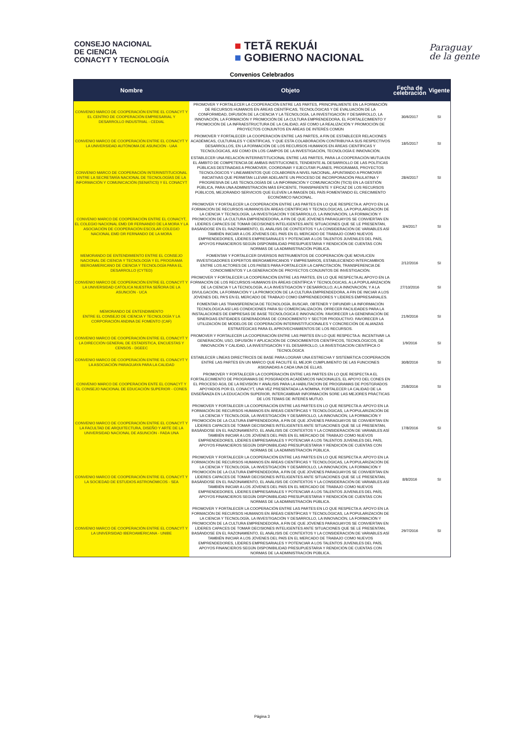CONSEJO NACIONAL
DE CIENCIA
CONACYT Y TECNOLOGÍA
■ TETÃ REKUÁI
■ GOBIERNO NACIONAL
Paraguay
de la gente
Convenios Celebrados
| Nombre | Objeto | Fecha de celebración | Vigente |
| --- | --- | --- | --- |
| CONVENIO MARCO DE COOPERACIÓN ENTRE EL CONACYT Y EL CENTRO DE COOPERACIÓN EMPRESARIAL Y DESARROLLO INDUSTRIAL - CEDIAL | PROMOVER Y FORTALECER LA COOPERACIÓN ENTRE LAS PARTES, PRINCIPALMENTE EN LA FORMACIÓN DE RECURSOS HUMANOS EN ÁREAS CIENTÍFICAS, TECNOLÓGICAS Y DE EVALUACIÓN DE LA CONFORMIDAD, DIFUSIÓN DE LA CIENCIA Y LA TECNOLOGÍA, LA INVESTIGACIÓN Y DESARROLLO, LA INNOVACIÓN, LA FORMACIÓN Y PROMOCIÓN DE LA CULTURA EMPRENDEDORA, EL FORTALECIMIENTO Y PROMOCIÓN DE LA INFRAESTRUCTURA DE LA CALIDAD, ASÍ COMO LA REALIZACIÓN Y PROMOCIÓN DE PROYECTOS CONJUNTOS EN ÁREAS DE INTERÉS COMÚN | 30/6/2017 | SI |
| CONVENIO MARCO DE COOPERACIÓN ENTRE EL CONACYT Y LA UNIVERSIDAD AUTÓNOMA DE ASUNCIÓN - UAA | PROMOVER Y FORTALECER LA COOPERACIÓN ENTRE LAS PARTES, A FIN DE ESTABLECER RELACIONES ACADÉMICAS, CULTURALES Y CIENTÍFICAS, Y QUE ESTA COLABORACIÓN CONTRIBUYA A SUS RESPECTIVOS DESARROLLOS, EN LA FORMACIÓN DE LOS RECURSOS HUMANOS EN ÁREAS CIENTÍFICAS Y TECNOLÓGICAS, ASÍ COMO EN LOS CAMPOS DE LA INVESTIGACIÓN, TECNOLOGÍA E INNOVACIÓN. | 18/5/2017 | SI |
| CONVENIO MARCO DE COOPERACIÓN INTERINSTITUCIONAL ENTRE LA SECRETARÍA NACIONAL DE TECNOLOGÍAS DE LA INFORMACIÓN Y COMUNICACIÓN (SENATICS) Y EL CONACYT | ESTABLECER UNA RELACIÓN INTERINSTITUCIONAL ENTRE LAS PARTES, PARA LA COOPERACIÓN MUTUA EN EL ÁMBITO DE COMPETENCIA DE AMBAS INSTITUCIONES, TENDIENTE AL DESARROLLO DE LAS POLÍTICAS PÚBLICAS DESTINADAS A PROMOVER, COORDINAR Y EJECUTAR PLANES, PROGRAMAS, PROYECTOS TECNOLÓGICOS Y LINEAMIENTOS QUE COLABOREN A NIVEL NACIONAL, APUNTANDO A PROMOVER INICIATIVAS QUE PERMITAN LLEVAR ADELANTE UN PROCESO DE INCORPORACIÓN PAULATINA Y PROGRESIVA DE LAS TECNOLOGÍAS DE LA INFORMACIÓN Y COMUNICACIÓN (TICS) EN LA GESTIÓN PÚBLICA, PARA UNA ADMINISTRACIÓN MÁS EFICIENTE, TRANSPARENTE Y EFICAZ DE LOS RECURSOS PÚBLICOS, MEJORANDO SERVICIOS QUE ELEVEN LA IMAGEN DEL PAÍS FOMENTANDO EL CRECIMIENTO ECONÓMICO NACIONAL. | 28/4/2017 | SI |
| CONVENIO MARCO DE COOPERACIÓN ENTRE EL CONACYT, EL COLEGIO NACIONAL EMD DR FERNANDO DE LA MORA Y LA ASOCIACIÓN DE COOPERACIÓN ESCOLAR COLEGIO NACIONAL EMD DR FERNANDO DE LA MORA | PROMOVER Y FORTALECER LA COOPERACIÓN ENTRE LAS PARTES EN LO QUE RESPECTA A: APOYO EN LA FORMACIÓN DE RECURSOS HUMANOS EN ÁREAS CIENTÍFICAS Y TECNOLÓGICAS, LA POPULARIZACIÓN DE LA CIENCIA Y TECNOLOGÍA, LA INVESTIGACIÓN Y DESARROLLO, LA INNOVACIÓN, LA FORMACIÓN Y PROMOCIÓN DE LA CULTURA EMPRENDEDORA, A FIN DE QUE JÓVENES PARAGUAYOS SE CONVIERTAN EN LÍDERES CAPACES DE TOMAR DECISIONES INTELIGENTES ANTE SITUACIONES QUE SE LE PRESENTAN, BASÁNDOSE EN EL RAZONAMIENTO, EL ANÁLISIS DE CONTEXTOS Y LA CONSIDERACIÓN DE VARIABLES ASÍ TAMBIÉN INICIAR A LOS JÓVENES DEL PAÍS EN EL MERCADO DE TRABAJO COMO NUEVOS EMPRENDEDORES, LÍDERES EMPRESARIALES Y POTENCIAR A LOS TALENTOS JUVENILES DEL PAÍS, APOYOS FINANCIEROS SEGÚN DISPONIBILIDAD PRESUPUESTARIA Y RENDICIÓN DE CUENTAS CON NORMAS DE LA ADMINISTRACIÓN PÚBLICA. | 3/4/2017 | SI |
| MEMORANDO DE ENTENDIMIENTO ENTRE EL CONSEJO NACIONAL DE CIENCIA Y TECNOLOGÍA Y EL PROGRAMA IBEROAMERICANO DE CIENCIA Y TECNOLOGÍA PARA EL DESARROLLO (CYTED) | FOMENTAR Y FORTALECER DIVERSOS INSTRUMENTOS DE COOPERACIÓN QUE MOVILICEN INVESTIGADORES EXPERTOS IBEROAMERICANOS Y EMPRESARIOS, ESTABLECIENDO INTERCAMBIOS ENTRE LOS ACTORES DE LOS PAÍSES PARA FORTALECER LA CAPACITACIÓN, TRANSFERENCIA DE CONOCIMIENTOS Y LA GENERACIÓN DE PROYECTOS CONJUNTOS DE INVESTIGACIÓN. | 2/12/2016 | SI |
| CONVENIO MARCO DE COOPERACIÓN ENTRE EL CONACYT Y LA UNIVERSIDAD CATÓLICA NUESTRA SEÑORA DE LA ASUNCIÓN - UCA | PROMOVER Y FORTALECER LA COOPERACIÓN ENTRE LAS PARTES, EN LO QUE RESPECTA AL APOYO EN LA FORMACIÓN DE LOS RECURSOS HUMANOS EN ÁREAS CIENTÍFICA Y TECNOLÓGICAS, A LA POPULARIZACIÓN DE LA CIENCIA Y LA TECNOLOGÍA, A LA INVESTIGACIÓN Y DESARROLLO, A LA INNOVACIÓN, Y A LA DIVULGACIÓN, LA FORMACIÓN Y LA PROMOCIÓN DE LA CULTURA EMPRENDEDORA, A FIN DE INICIAR A LOS JÓVENES DEL PA'S EN EL MERCADO DE TRABAJO COMO EMPRENDEDORES Y LÍDERES EMPRESARIALES. | 27/10/2016 | SI |
| MEMORANDO DE ENTENDIMIENTO ENTRE EL CONSEJO DE CIENCIA Y TECNOLOGÍA Y LA CORPORACIÓN ANDINA DE FOMENTO (CAF) | FOMENTAR LAS TRANSFERENCIA DE TECNOLOGÍA, BUSCAR, OBTENER Y DIFUNDIR LA INFORMACIÓN TECNOLÓGICA ASÍ LAS CONDICIONES PARA SU COMERCIALIZACIÓN. OFRECER FACILIDADES PARA LA INSTALACIONES DE EMPRESAS DE BASE TECNOLÓGICA E INNOVACIÓN. FAVORECER LA GENENRACIÓN DE SINERGIAS ENTIDADES GENERADORAS DE CONOCIMIENTO Y SECTOR PRODUCTIVO. FAVORECER LA UTILIZACIÓN DE MODELOS DE COOPERACIÓN INTERINSTITUCIONALES Y CONCRECIÓN DE ALIANZAS ESTRATÉGICAS PARA EL APROVECHAMIENTOS DE LOS RECURSOS. | 21/9/2016 | SI |
| CONVENIO MARCO DE COOPERACIÓN ENTRE EL CONACYT Y LA DIRECCIÓN GENERAL DE ESTADÍSTICA, ENCUESTAS Y CENSOS - DGEEC | PROMOVER Y FORTALECER LA COOPERACIÓN ENTRE LAS PARTES EN LO QUE RESPECTA A: INCENTIVAR LA GENERACIÓN, USO, DIFUSIÓN Y APLICACIÓN DE CONOCIMIENTOS CIENTÍFICOS, TECNOLÓGICOS, DE INNOVACIÓN Y CALIDAD, LA INVESTIGACIÓN Y EL DESARROLLO, LA INVESTIGACION CIENTÍFICA O TECNOLÓGICA | 1/9/2016 | SI |
| CONVENIO MARCO DE COOPERACIÓN ENTRE EL CONACYT Y LA ASOCIACIÓN PARAGUAYA PARA LA CALIDAD | ESTABLECER LÍNEAS DIRECTRICES DE BASE PARA LOGRAR UNA ESTRECHA Y SISTEMÁTICA COOPERACIÓN ENTRE LAS PARTES EN UN MARCO QUE FACILITE EL MEJOR CUMPLIMIENTO DE LAS FUNCIONES ASIGNADAS A CADA UNA DE ELLAS. | 30/8/2016 | SI |
| CONVENIO MARCO DE COOPERACIÓN ENTE EL CONACYT Y EL CONSEJO NACIONAL DE EDUCACIÓN SUPERIOR - CONES | PROMOVER Y FORTALECER LA COOPERACIÓN ENTRE LAS PARTES EN LO QUE RESPECTA A EL FORTALECIMIENTO DE PROGRAMAS DE POSGRADOS ACADÉMICOS NACIONALES, EL APOYO DEL CONES EN EL PROCESO ÁGIL DE LA REVISIÓN Y ANÁLISIS PARA LA HABILITACION DE PROGRAMAS DE POSTGRADOS APOYADOS POR EL CONACYT, UNA VEZ PRESENTADA LA NÓMINA, FORTALECER LA CALIDAD DE LA ENSEÑANZA EN LA EDUCACIÓN SUPERIOR, INTERCAMBIAR INFORMACIÓN SORE LAS MEJORES PRÁCTICAS DE LOS TEMAS DE INTERÉS MUTUO. | 25/8/2016 | SI |
| CONVENIO MARCO DE COOPERACIÓN ENTRE EL CONACYT Y LA FACULTAD DE ARQUITECTURA, DISEÑO Y ARTE DE LA UNIVERSIDAD NACIONAL DE ASUNCIÓN - FADA UNA | PROMOVER Y FORTALECER LA COOPERACIÓN ENTRE LAS PARTES EN LO QUE RESPECTA A: APOYO EN LA FORMACIÓN DE RECURSOS HUMANOS EN ÁREAS CIENTÍFICAS Y TECNOLÓGICAS, LA POPULARIZACIÓN DE LA CIENCIA Y TECNOLOGÍA, LA INVESTIGACIÓN Y DESARROLLO, LA INNOVACIÓN, LA FORMACIÓN Y PROMOCIÓN DE LA CULTURA EMPRENDEDORA, A FIN DE QUE JÓVENES PARAGUAYOS SE CONVIERTAN EN LÍDERES CAPACES DE TOMAR DECISIONES INTELIGENTES ANTE SITUACIONES QUE SE LE PRESENTAN, BASÁNDOSE EN EL RAZONAMIENTO, EL ANÁLISIS DE CONTEXTOS Y LA CONSIDERACIÓN DE VARIABLES ASÍ TAMBIÉN INICIAR A LOS JÓVENES DEL PAÍS EN EL MERCADO DE TRABAJO COMO NUEVOS EMPRENDEDORES, LÍDERES EMPRESARIALES Y POTENCIAR A LOS TALENTOS JUVENILES DEL PAÍS, APOYOS FINANCIEROS SEGÚN DISPONIBILIDAD PRESUPUESTARIA Y RENDICIÓN DE CUENTAS CON NORMAS DE LA ADMINISTRACIÓN PÚBLICA. | 17/8/2016 | SI |
| CONVENIO MARCO DE COOPERACIÓN ENTRE EL CONACYT Y LA SOCIEDAD DE ESTUDIOS ASTRONÓMICOS - SEA | PROMOVER Y FORTALECER LA COOPERACIÓN ENTRE LAS PARTES EN LO QUE RESPECTA A: APOYO EN LA FORMACIÓN DE RECURSOS HUMANOS EN ÁREAS CIENTÍFICAS Y TECNOLÓGICAS, LA POPULARIZACIÓN DE LA CIENCIA Y TECNOLOGÍA, LA INVESTIGACIÓN Y DESARROLLO, LA INNOVACIÓN, LA FORMACIÓN Y PROMOCIÓN DE LA CULTURA EMPRENDEDORA, A FIN DE QUE JÓVENES PARAGUAYOS SE CONVIERTAN EN LÍDERES CAPACES DE TOMAR DECISIONES INTELIGENTES ANTE SITUACIONES QUE SE LE PRESENTAN, BASÁNDOSE EN EL RAZONAMIENTO, EL ANÁLISIS DE CONTEXTOS Y LA CONSIDERACIÓN DE VARIABLES ASÍ TAMBIÉN INICIAR A LOS JÓVENES DEL PAÍS EN EL MERCADO DE TRABAJO COMO NUEVOS EMPRENDEDORES, LÍDERES EMPRESARIALES Y POTENCIAR A LOS TALENTOS JUVENILES DEL PAÍS, APOYOS FINANCIEROS SEGÚN DISPONIBILIDAD PRESUPUESTARIA Y RENDICIÓN DE CUENTAS CON NORMAS DE LA ADMINISTRACIÓN PÚBLICA. | 8/8/2016 | SI |
| CONVENIO MARCO DE COOPERACIÓN ENTRE EL CONACYT Y LA UNIVERSIDAD IBEROAMERICANA - UNIBE | PROMOVER Y FORTALECER LA COOPERACIÓN ENTRE LAS PARTES EN LO QUE RESPECTA A: APOYO EN LA FORMACIÓN DE RECURSOS HUMANOS EN ÁREAS CIENTÍFICAS Y TECNOLÓGICAS, LA POPULARIZACIÓN DE LA CIENCIA Y TECNOLOGÍA, LA INVESTIGACIÓN Y DESARROLLO, LA INNOVACIÓN, LA FORMACIÓN Y PROMOCIÓN DE LA CULTURA EMPRENDEDORA, A FIN DE QUE JÓVENES PARAGUAYOS SE CONVIERTAN EN LÍDERES CAPACES DE TOMAR DECISIONES INTELIGENTES ANTE SITUACIONES QUE SE LE PRESENTAN, BASÁNDOSE EN EL RAZONAMIENTO, EL ANÁLISIS DE CONTEXTOS Y LA CONSIDERACIÓN DE VARIABLES ASÍ TAMBIÉN INICIAR A LOS JÓVENES DEL PAÍS EN EL MERCADO DE TRABAJO COMO NUEVOS EMPRENDEDORES, LÍDERES EMPRESARIALES Y POTENCIAR A LOS TALENTOS JUVENILES DEL PAÍS, APOYOS FINANCIEROS SEGÚN DISPONIBILIDAD PRESUPUESTARIA Y RENDICIÓN DE CUENTAS CON NORMAS DE LA ADMINISTRACIÓN PÚBLICA. | 29/7/2016 | SI |
Página 3